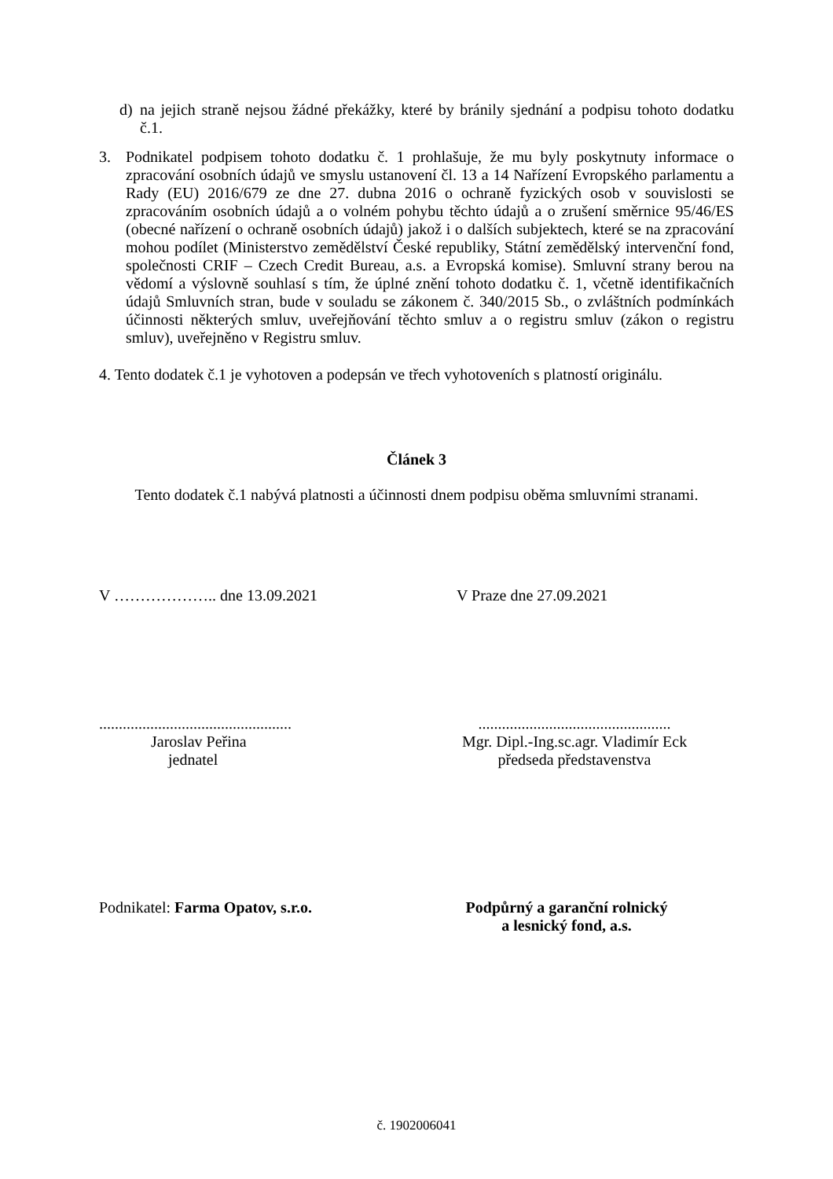d) na jejich straně nejsou žádné překážky, které by bránily sjednání a podpisu tohoto dodatku č.1.
3. Podnikatel podpisem tohoto dodatku č. 1 prohlašuje, že mu byly poskytnuty informace o zpracování osobních údajů ve smyslu ustanovení čl. 13 a 14 Nařízení Evropského parlamentu a Rady (EU) 2016/679 ze dne 27. dubna 2016 o ochraně fyzických osob v souvislosti se zpracováním osobních údajů a o volném pohybu těchto údajů a o zrušení směrnice 95/46/ES (obecné nařízení o ochraně osobních údajů) jakož i o dalších subjektech, které se na zpracování mohou podílet (Ministerstvo zemědělství České republiky, Státní zemědělský intervenční fond, společnosti CRIF – Czech Credit Bureau, a.s. a Evropská komise). Smluvní strany berou na vědomí a výslovně souhlasí s tím, že úplné znění tohoto dodatku č. 1, včetně identifikačních údajů Smluvních stran, bude v souladu se zákonem č. 340/2015 Sb., o zvláštních podmínkách účinnosti některých smluv, uveřejňování těchto smluv a o registru smluv (zákon o registru smluv), uveřejněno v Registru smluv.
4. Tento dodatek č.1 je vyhotoven a podepsán ve třech vyhotoveních s platností originálu.
Článek 3
Tento dodatek č.1 nabývá platnosti a účinnosti dnem podpisu oběma smluvními stranami.
V ……………….. dne 13.09.2021 V Praze dne 27.09.2021
.................................................
Jaroslav Peřina
jednatel
.................................................
Mgr. Dipl.-Ing.sc.agr. Vladimír Eck
předseda představenstva
Podnikatel: Farma Opatov, s.r.o. Podpůrný a garanční rolnický
a lesnický fond, a.s.
č. 1902006041